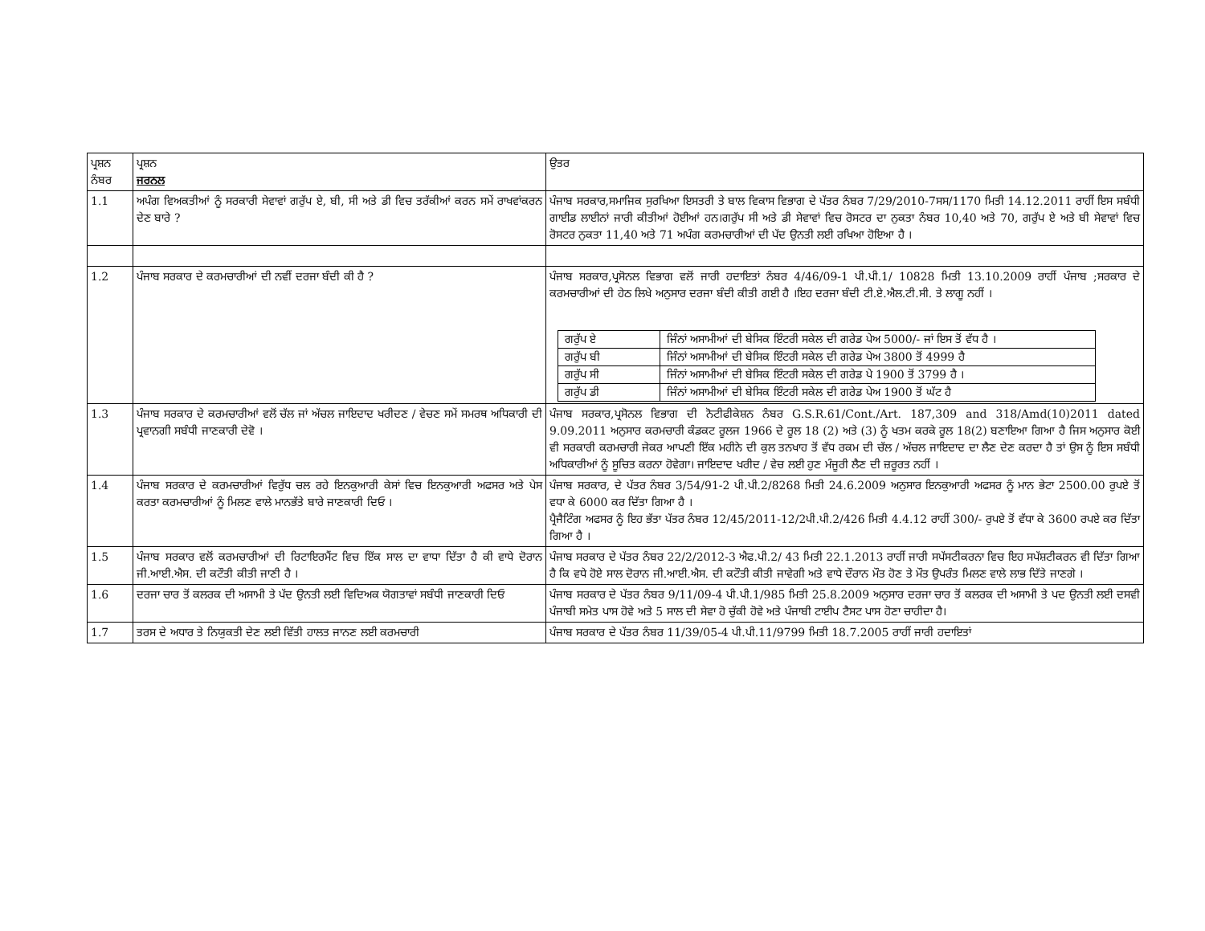| ਪ੍ਰਸ਼ਨ ਨੰਬਰ | ਪ੍ਰਸ਼ਨ ਜਰਨਲ | ਉਤਰ |
| 1.1 | ਅਪੰਗ ਵਿਅਕਤੀਆਂ ਨੂੰ ਸਰਕਾਰੀ ਸੇਵਾਵਾਂ ਗਰੁੱਪ ਏ, ਬੀ, ਸੀ ਅਤੇ ਡੀ ਵਿਚ ਤਰੱਕੀਆਂ ਕਰਨ ਸਮੇਂ ਰਾਖਵਾਂਕਰਨ ਦੇਣ ਬਾਰੇ ? | ਪੰਜਾਬ ਸਰਕਾਰ,ਸਮਾਜਿਕ ਸੁਰਖਿਆ ਇਸਤਰੀ ਤੇ ਬਾਲ ਵਿਕਾਸ ਵਿਭਾਗ ਦੇ ਪੱਤਰ ਨੰਬਰ 7/29/2010-7ਸਸ/1170 ਮਿਤੀ 14.12.2011 ਰਾਹੀਂ ਇਸ ਸਬੰਧੀ ਗਾਈਡ ਲਾਈਨਾਂ ਜਾਰੀ ਕੀਤੀਆਂ ਹੋਈਆਂ ਹਨ।ਗਰੁੱਪ ਸੀ ਅਤੇ ਡੀ ਸੇਵਾਵਾਂ ਵਿਚ ਰੋਸਟਰ ਦਾ ਨੁਕਤਾ ਨੰਬਰ 10,40 ਅਤੇ 70, ਗਰੁੱਪ ਏ ਅਤੇ ਬੀ ਸੇਵਾਵਾਂ ਵਿਚ ਰੋਸਟਰ ਨੁਕਤਾ 11,40 ਅਤੇ 71 ਅਪੰਗ ਕਰਮਚਾਰੀਆਂ ਦੀ ਪੱਦ ਉਨਤੀ ਲਈ ਰਖਿਆ ਹੋਇਆ ਹੈ । |
| 1.2 | ਪੰਜਾਬ ਸਰਕਾਰ ਦੇ ਕਰਮਚਾਰੀਆਂ ਦੀ ਨਵੀਂ ਦਰਜਾ ਬੰਦੀ ਕੀ ਹੈ ? | ਪੰਜਾਬ ਸਰਕਾਰ,ਪ੍ਰਸੋਨਲ ਵਿਭਾਗ ਵਲੋਂ ਜਾਰੀ ਹਦਾਇਤਾਂ ਨੰਬਰ 4/46/09-1 ਪੀ.ਪੀ.1/ 10828 ਮਿਤੀ 13.10.2009 ਰਾਹੀਂ ਪੰਜਾਬ ;ਸਰਕਾਰ ਦੇ ਕਰਮਚਾਰੀਆਂ ਦੀ ਹੇਠ ਲਿਖੇ ਅਨੁਸਾਰ ਦਰਜਾ ਬੰਦੀ ਕੀਤੀ ਗਈ ਹੈ ।ਇਹ ਦਰਜਾ ਬੰਦੀ ਟੀ.ਏ.ਐਲ.ਟੀ.ਸੀ. ਤੇ ਲਾਗੂ ਨਹੀਂ । / ਗਰੁੱਪ ਏ / ਜਿੰਨਾਂ ਅਸਾਮੀਆਂ ਦੀ ਬੇਸਿਕ ਇੰਟਰੀ ਸਕੇਲ ਦੀ ਗਰੇਡ ਪੇਅ 5000/- ਜਾਂ ਇਸ ਤੋਂ ਵੱਧ ਹੈ । / / ਗਰੁੱਪ ਬੀ / ਜਿੰਨਾਂ ਅਸਾਮੀਆਂ ਦੀ ਬੇਸਿਕ ਇੰਟਰੀ ਸਕੇਲ ਦੀ ਗਰੇਡ ਪੇਅ 3800 ਤੋਂ 4999 ਹੈ / / ਗਰੁੱਪ ਸੀ / ਜਿੰਨਾਂ ਅਸਾਮੀਆਂ ਦੀ ਬੇਸਿਕ ਇੰਟਰੀ ਸਕੇਲ ਦੀ ਗਰੇਡ ਪੇ 1900 ਤੋਂ 3799 ਹੈ । / / ਗਰੁੱਪ ਡੀ / ਜਿੰਨਾਂ ਅਸਾਮੀਆਂ ਦੀ ਬੇਸਿਕ ਇੰਟਰੀ ਸਕੇਲ ਦੀ ਗਰੇਡ ਪੇਅ 1900 ਤੋਂ ਘੱਟ ਹੈ / |
| 1.3 | ਪੰਜਾਬ ਸਰਕਾਰ ਦੇ ਕਰਮਚਾਰੀਆਂ ਵਲੋਂ ਚੱਲ ਜਾਂ ਅੱਚਲ ਜਾਇਦਾਦ ਖਰੀਦਣ / ਵੇਚਣ ਸਮੇਂ ਸਮਰਥ ਅਧਿਕਾਰੀ ਦੀ ਪ੍ਰਵਾਨਗੀ ਸਬੰਧੀ ਜਾਣਕਾਰੀ ਦੇਵੋ । | ਪੰਜਾਬ ਸਰਕਾਰ,ਪ੍ਰਸੋਨਲ ਵਿਭਾਗ ਦੀ ਨੋਟੀਫੀਕੇਸ਼ਨ ਨੰਬਰ G.S.R.61/Cont./Art. 187,309 and 318/Amd(10)2011 dated 9.09.2011 ਅਨੁਸਾਰ ਕਰਮਚਾਰੀ ਕੰਡਕਟ ਰੂਲਜ 1966 ਦੇ ਰੂਲ 18 (2) ਅਤੇ (3) ਨੂੰ ਖਤਮ ਕਰਕੇ ਰੂਲ 18(2) ਬਣਾਇਆ ਗਿਆ ਹੈ ਜਿਸ ਅਨੁਸਾਰ ਕੋਈ ਵੀ ਸਰਕਾਰੀ ਕਰਮਚਾਰੀ ਜੇਕਰ ਆਪਣੀ ਇੱਕ ਮਹੀਨੇ ਦੀ ਕੁਲ ਤਨਖਾਹ ਤੋਂ ਵੱਧ ਰਕਮ ਦੀ ਚੱਲ / ਅੱਚਲ ਜਾਇਦਾਦ ਦਾ ਲੈਣ ਦੇਣ ਕਰਦਾ ਹੈ ਤਾਂ ਉਸ ਨੂੰ ਇਸ ਸਬੰਧੀ ਅਧਿਕਾਰੀਆਂ ਨੂੰ ਸੂਚਿਤ ਕਰਨਾ ਹੋਵੇਗਾ। ਜਾਇਦਾਦ ਖਰੀਦ / ਵੇਚ ਲਈ ਹੁਣ ਮੰਜੂਰੀ ਲੈਣ ਦੀ ਜ਼ਰੂਰਤ ਨਹੀਂ । |
| 1.4 | ਪੰਜਾਬ ਸਰਕਾਰ ਦੇ ਕਰਮਚਾਰੀਆਂ ਵਿਰੁੱਧ ਚਲ ਰਹੇ ਇਨਕੁਆਰੀ ਕੇਸਾਂ ਵਿਚ ਇਨਕੁਆਰੀ ਅਫਸਰ ਅਤੇ ਪੇਸ ਕਰਤਾ ਕਰਮਚਾਰੀਆਂ ਨੂੰ ਮਿਲਣ ਵਾਲੇ ਮਾਨਭੱਤੇ ਬਾਰੇ ਜਾਣਕਾਰੀ ਦਿਓ । | ਪੰਜਾਬ ਸਰਕਾਰ, ਦੇ ਪੱਤਰ ਨੰਬਰ 3/54/91-2 ਪੀ.ਪੀ.2/8268 ਮਿਤੀ 24.6.2009 ਅਨੁਸਾਰ ਇਨਕੁਆਰੀ ਅਫਸਰ ਨੂੰ ਮਾਨ ਭੇਟਾ 2500.00 ਰੁਪਏ ਤੋਂ ਵਧਾ ਕੇ 6000 ਕਰ ਦਿੱਤਾ ਗਿਆ ਹੈ । ਪ੍ਰੈਜੈਟਿੰਗ ਅਫਸਰ ਨੂੰ ਇਹ ਭੱਤਾ ਪੱਤਰ ਨੰਬਰ 12/45/2011-12/2ਪੀ.ਪੀ.2/426 ਮਿਤੀ 4.4.12 ਰਾਹੀਂ 300/- ਰੁਪਏ ਤੋਂ ਵੱਧਾ ਕੇ 3600 ਰਪਏ ਕਰ ਦਿੱਤਾ ਗਿਆ ਹੈ । |
| 1.5 | ਪੰਜਾਬ ਸਰਕਾਰ ਵਲੋਂ ਕਰਮਚਾਰੀਆਂ ਦੀ ਰਿਟਾਇਰਮੈਂਟ ਵਿਚ ਇੱਕ ਸਾਲ ਦਾ ਵਾਧਾ ਦਿੱਤਾ ਹੈ ਕੀ ਵਾਧੇ ਦੋਰਾਨ ਜੀ.ਆਈ.ਐਸ. ਦੀ ਕਟੌਤੀ ਕੀਤੀ ਜਾਣੀ ਹੈ । | ਪੰਜਾਬ ਸਰਕਾਰ ਦੇ ਪੱਤਰ ਨੰਬਰ 22/2/2012-3 ਐਫ.ਪੀ.2/ 43 ਮਿਤੀ 22.1.2013 ਰਾਹੀਂ ਜਾਰੀ ਸਪੱਸਟੀਕਰਨਾ ਵਿਚ ਇਹ ਸਪੱਸ਼ਟੀਕਰਨ ਵੀ ਦਿੱਤਾ ਗਿਆ ਹੈ ਕਿ ਵਧੇ ਹੋਏ ਸਾਲ ਦੋਰਾਨ ਜੀ.ਆਈ.ਐਸ. ਦੀ ਕਟੌਤੀ ਕੀਤੀ ਜਾਵੇਗੀ ਅਤੇ ਵਾਧੇ ਦੌਰਾਨ ਮੌਤ ਹੋਣ ਤੇ ਮੌਤ ਉਪਰੰਤ ਮਿਲਣ ਵਾਲੇ ਲਾਭ ਦਿੱਤੇ ਜਾਣਗੇ । |
| 1.6 | ਦਰਜਾ ਚਾਰ ਤੋਂ ਕਲਰਕ ਦੀ ਅਸਾਮੀ ਤੇ ਪੱਦ ਉਨਤੀ ਲਈ ਵਿਦਿਅਕ ਯੋਗਤਾਵਾਂ ਸਬੰਧੀ ਜਾਣਕਾਰੀ ਦਿਓ | ਪੰਜਾਬ ਸਰਕਾਰ ਦੇ ਪੱਤਰ ਨੰਬਰ 9/11/09-4 ਪੀ.ਪੀ.1/985 ਮਿਤੀ 25.8.2009 ਅਨੁਸਾਰ ਦਰਜਾ ਚਾਰ ਤੋਂ ਕਲਰਕ ਦੀ ਅਸਾਮੀ ਤੇ ਪਦ ਉਨਤੀ ਲਈ ਦਸਵੀ ਪੰਜਾਬੀ ਸਮੇਤ ਪਾਸ ਹੋਵੇ ਅਤੇ 5 ਸਾਲ ਦੀ ਸੇਵਾ ਹੋ ਚੁੱਕੀ ਹੋਵੇ ਅਤੇ ਪੰਜਾਬੀ ਟਾਈਪ ਟੈਸਟ ਪਾਸ ਹੋਣਾ ਚਾਹੀਦਾ ਹੈ। |
| 1.7 | ਤਰਸ ਦੇ ਅਧਾਰ ਤੇ ਨਿਯੁਕਤੀ ਦੇਣ ਲਈ ਵਿੱਤੀ ਹਾਲਤ ਜਾਨਣ ਲਈ ਕਰਮਚਾਰੀ | ਪੰਜਾਬ ਸਰਕਾਰ ਦੇ ਪੱਤਰ ਨੰਬਰ 11/39/05-4 ਪੀ.ਪੀ.11/9799 ਮਿਤੀ 18.7.2005 ਰਾਹੀਂ ਜਾਰੀ ਹਦਾਇਤਾਂ |